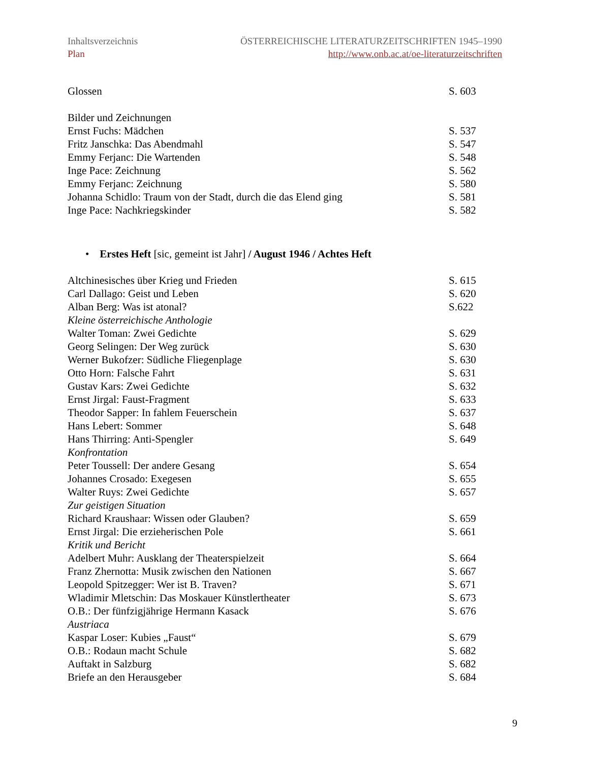Inhaltsverzeichnis ÖSTERREICHISCHE LITERATURZEITSCHRIFTEN 1945–1990
Plan http://www.onb.ac.at/oe-literaturzeitschriften
Glossen S. 603
Bilder und Zeichnungen
Ernst Fuchs: Mädchen S. 537
Fritz Janschka: Das Abendmahl S. 547
Emmy Ferjanc: Die Wartenden S. 548
Inge Pace: Zeichnung S. 562
Emmy Ferjanc: Zeichnung S. 580
Johanna Schidlo: Traum von der Stadt, durch die das Elend ging S. 581
Inge Pace: Nachkriegskinder S. 582
• Erstes Heft [sic, gemeint ist Jahr] / August 1946 / Achtes Heft
Altchinesisches über Krieg und Frieden S. 615
Carl Dallago: Geist und Leben S. 620
Alban Berg: Was ist atonal? S.622
Kleine österreichische Anthologie
Walter Toman: Zwei Gedichte S. 629
Georg Selingen: Der Weg zurück S. 630
Werner Bukofzer: Südliche Fliegenplage S. 630
Otto Horn: Falsche Fahrt S. 631
Gustav Kars: Zwei Gedichte S. 632
Ernst Jirgal: Faust-Fragment S. 633
Theodor Sapper: In fahlem Feuerschein S. 637
Hans Lebert: Sommer S. 648
Hans Thirring: Anti-Spengler S. 649
Konfrontation
Peter Toussell: Der andere Gesang S. 654
Johannes Crosado: Exegesen S. 655
Walter Ruys: Zwei Gedichte S. 657
Zur geistigen Situation
Richard Kraushaar: Wissen oder Glauben? S. 659
Ernst Jirgal: Die erzieherischen Pole S. 661
Kritik und Bericht
Adelbert Muhr: Ausklang der Theaterspielzeit S. 664
Franz Zhernotta: Musik zwischen den Nationen S. 667
Leopold Spitzegger: Wer ist B. Traven? S. 671
Wladimir Mletschin: Das Moskauer Künstlertheater S. 673
O.B.: Der fünfzigjährige Hermann Kasack S. 676
Austriaca
Kaspar Loser: Kubies „Faust“S. 679
O.B.: Rodaun macht Schule S. 682
Auftakt in Salzburg S. 682
Briefe an den Herausgeber S. 684
9